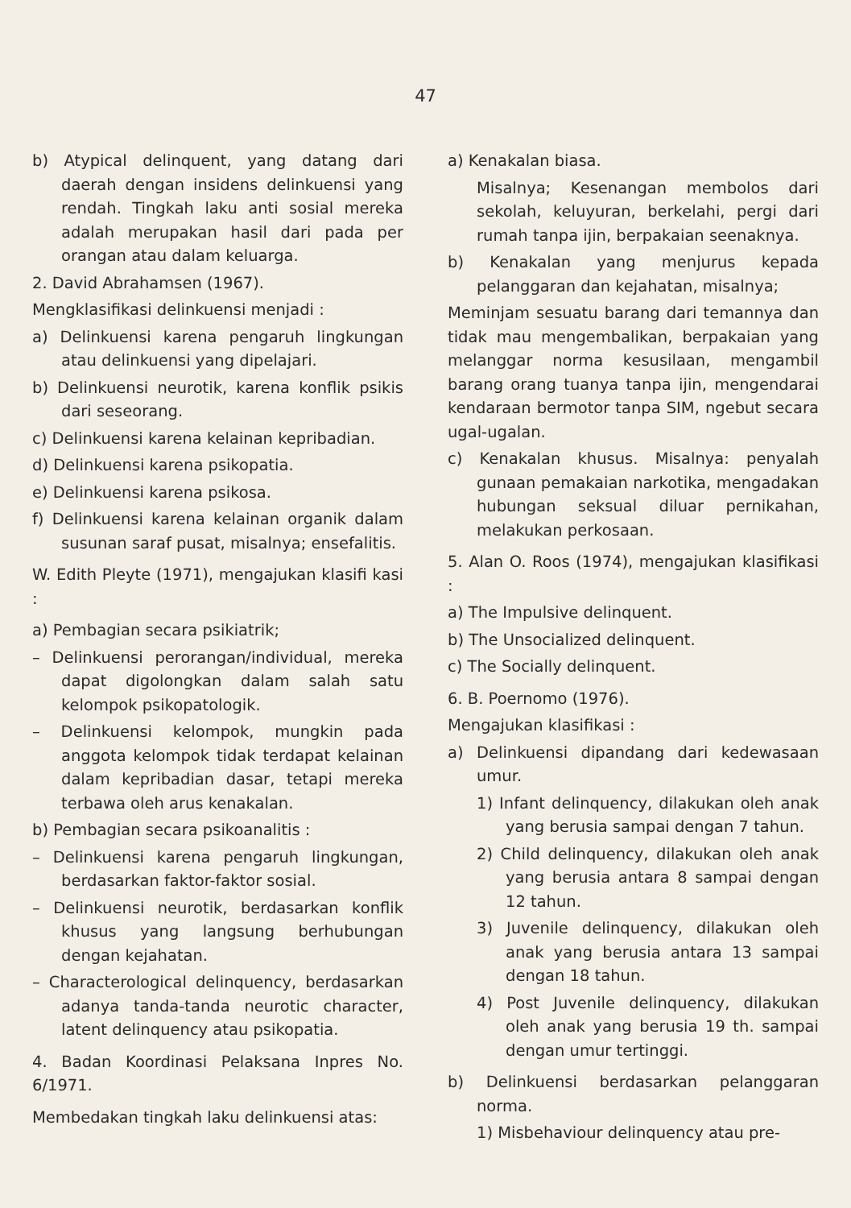47
b) Atypical delinquent, yang datang dari daerah dengan insidens delinkuensi yang rendah. Tingkah laku anti sosial mereka adalah merupakan hasil dari pada per orangan atau dalam keluarga.
2. David Abrahamsen (1967).
Mengklasifikasi delinkuensi menjadi :
a) Delinkuensi karena pengaruh lingkungan atau delinkuensi yang dipelajari.
b) Delinkuensi neurotik, karena konflik psikis dari seseorang.
c) Delinkuensi karena kelainan kepribadian.
d) Delinkuensi karena psikopatia.
e) Delinkuensi karena psikosa.
f) Delinkuensi karena kelainan organik dalam susunan saraf pusat, misalnya; ensefalitis.
W. Edith Pleyte (1971), mengajukan klasifi kasi :
a) Pembagian secara psikiatrik;
– Delinkuensi perorangan/individual, mereka dapat digolongkan dalam salah satu kelompok psikopatologik.
– Delinkuensi kelompok, mungkin pada anggota kelompok tidak terdapat kelainan dalam kepribadian dasar, tetapi mereka terbawa oleh arus kenakalan.
b) Pembagian secara psikoanalitis :
– Delinkuensi karena pengaruh lingkungan, berdasarkan faktor-faktor sosial.
– Delinkuensi neurotik, berdasarkan konflik khusus yang langsung berhubungan dengan kejahatan.
– Characterological delinquency, berdasarkan adanya tanda-tanda neurotic character, latent delinquency atau psikopatia.
4. Badan Koordinasi Pelaksana Inpres No. 6/1971.
Membedakan tingkah laku delinkuensi atas:
a) Kenakalan biasa.
Misalnya; Kesenangan membolos dari sekolah, keluyuran, berkelahi, pergi dari rumah tanpa ijin, berpakaian seenaknya.
b) Kenakalan yang menjurus kepada pelanggaran dan kejahatan, misalnya;
Meminjam sesuatu barang dari temannya dan tidak mau mengembalikan, berpakaian yang melanggar norma kesusilaan, mengambil barang orang tuanya tanpa ijin, mengendarai kendaraan bermotor tanpa SIM, ngebut secara ugal-ugalan.
c) Kenakalan khusus. Misalnya: penyalah gunaan pemakaian narkotika, mengadakan hubungan seksual diluar pernikahan, melakukan perkosaan.
5. Alan O. Roos (1974), mengajukan klasifikasi :
a) The Impulsive delinquent.
b) The Unsocialized delinquent.
c) The Socially delinquent.
6. B. Poernomo (1976).
Mengajukan klasifikasi :
a) Delinkuensi dipandang dari kedewasaan umur.
1) Infant delinquency, dilakukan oleh anak yang berusia sampai dengan 7 tahun.
2) Child delinquency, dilakukan oleh anak yang berusia antara 8 sampai dengan 12 tahun.
3) Juvenile delinquency, dilakukan oleh anak yang berusia antara 13 sampai dengan 18 tahun.
4) Post Juvenile delinquency, dilakukan oleh anak yang berusia 19 th. sampai dengan umur tertinggi.
b) Delinkuensi berdasarkan pelanggaran norma.
1) Misbehaviour delinquency atau pre-